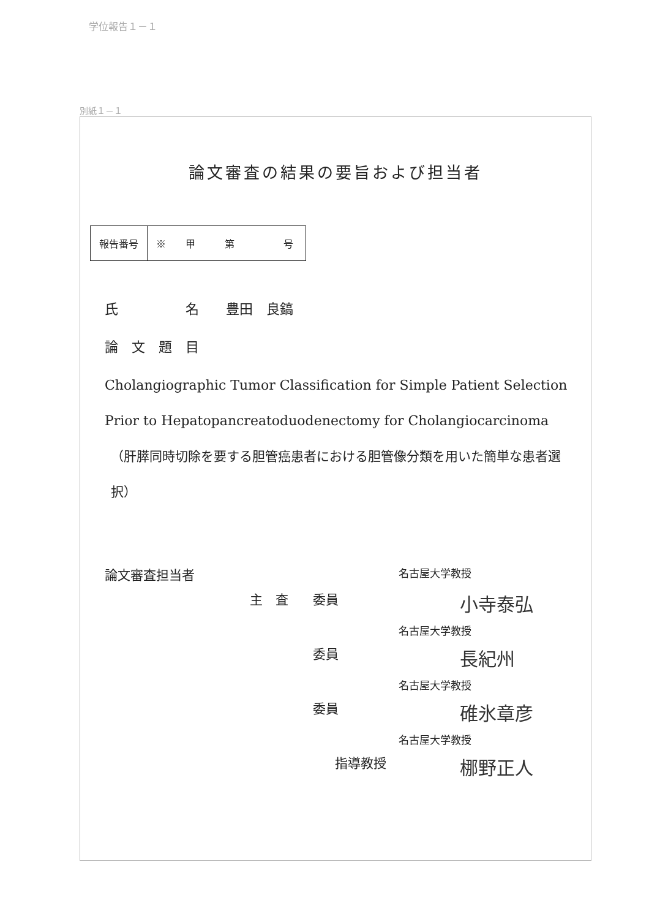学位報告１－１
別紙１－１
論文審査の結果の要旨および担当者
| 報告番号 | ※ 甲 第 号 |
氏　　　　　名　　豊田　良鎬
論　文　題　目
Cholangiographic Tumor Classification for Simple Patient Selection Prior to Hepatopancreatoduodenectomy for Cholangiocarcinoma
（肝膵同時切除を要する胆管癌患者における胆管像分類を用いた簡単な患者選択）
論文審査担当者
名古屋大学教授
主　査
委員
小寺泰弘
名古屋大学教授
委員
長紀州
名古屋大学教授
委員
碓氷章彦
名古屋大学教授
指導教授
梛野正人